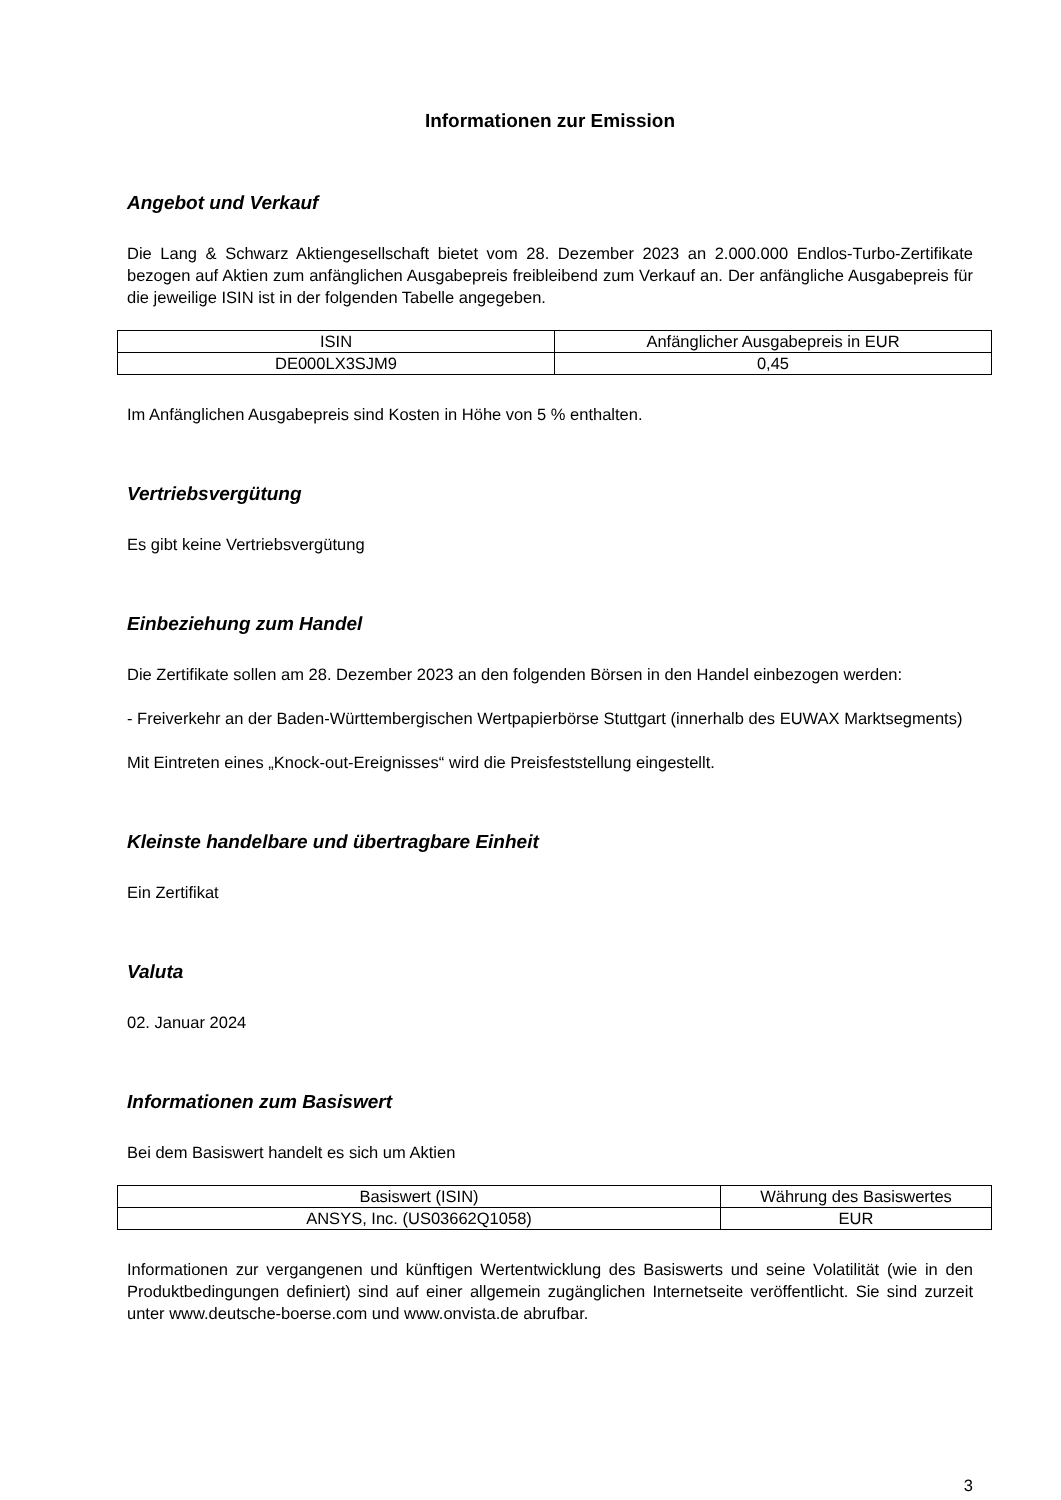Informationen zur Emission
Angebot und Verkauf
Die Lang & Schwarz Aktiengesellschaft bietet vom 28. Dezember 2023 an 2.000.000 Endlos-Turbo-Zertifikate bezogen auf Aktien zum anfänglichen Ausgabepreis freibleibend zum Verkauf an. Der anfängliche Ausgabepreis für die jeweilige ISIN ist in der folgenden Tabelle angegeben.
| ISIN | Anfänglicher Ausgabepreis in EUR |
| DE000LX3SJM9 | 0,45 |
Im Anfänglichen Ausgabepreis sind Kosten in Höhe von 5 % enthalten.
Vertriebsvergütung
Es gibt keine Vertriebsvergütung
Einbeziehung zum Handel
Die Zertifikate sollen am 28. Dezember 2023 an den folgenden Börsen in den Handel einbezogen werden:
- Freiverkehr an der Baden-Württembergischen Wertpapierbörse Stuttgart (innerhalb des EUWAX Marktsegments)
Mit Eintreten eines „Knock-out-Ereignisses“ wird die Preisfeststellung eingestellt.
Kleinste handelbare und übertragbare Einheit
Ein Zertifikat
Valuta
02. Januar 2024
Informationen zum Basiswert
Bei dem Basiswert handelt es sich um Aktien
| Basiswert (ISIN) | Währung des Basiswertes |
| ANSYS, Inc. (US03662Q1058) | EUR |
Informationen zur vergangenen und künftigen Wertentwicklung des Basiswerts und seine Volatilität (wie in den Produktbedingungen definiert) sind auf einer allgemein zugänglichen Internetseite veröffentlicht. Sie sind zurzeit unter www.deutsche-boerse.com und www.onvista.de abrufbar.
3